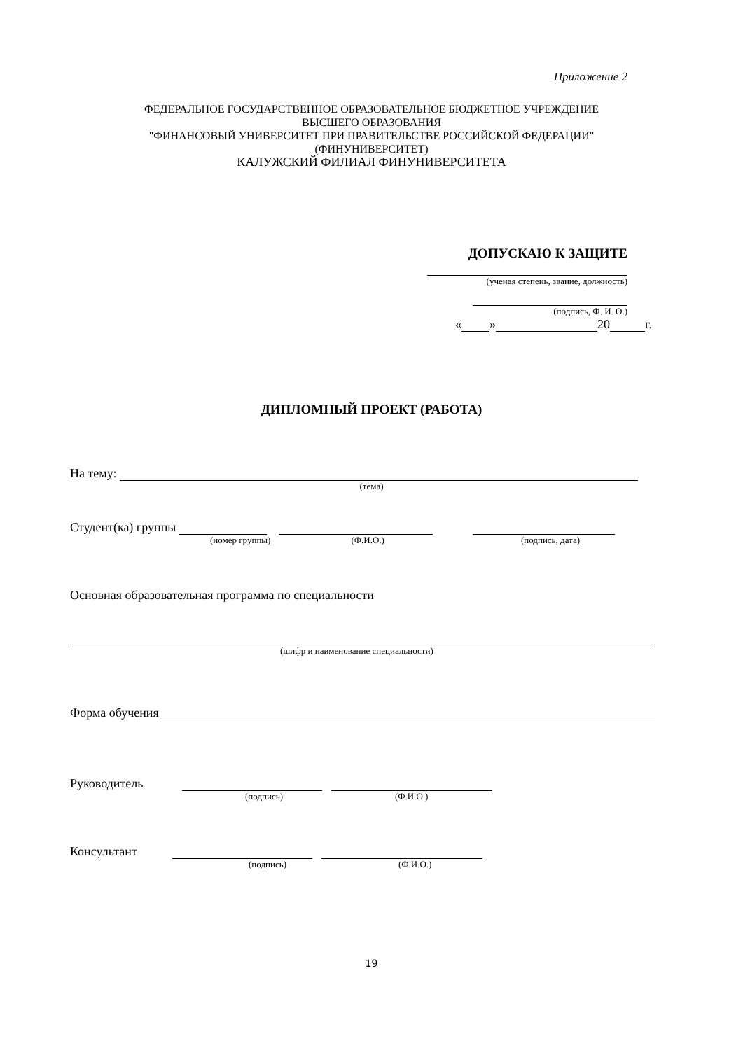Приложение 2
ФЕДЕРАЛЬНОЕ ГОСУДАРСТВЕННОЕ ОБРАЗОВАТЕЛЬНОЕ БЮДЖЕТНОЕ УЧРЕЖДЕНИЕ
ВЫСШЕГО ОБРАЗОВАНИЯ
"ФИНАНСОВЫЙ УНИВЕРСИТЕТ ПРИ ПРАВИТЕЛЬСТВЕ РОССИЙСКОЙ ФЕДЕРАЦИИ"
(ФИНУНИВЕРСИТЕТ)
КАЛУЖСКИЙ ФИЛИАЛ ФИНУНИВЕРСИТЕТА
ДОПУСКАЮ К ЗАЩИТЕ
(ученая степень, звание, должность)
(подпись, Ф. И. О.)
« » 20 г.
ДИПЛОМНЫЙ ПРОЕКТ (РАБОТА)
На тему:
(тема)
Студент(ка) группы
(номер группы) (Ф.И.О.) (подпись, дата)
Основная образовательная программа по специальности
(шифр и наименование специальности)
Форма обучения
Руководитель
(подпись) (Ф.И.О.)
Консультант
(подпись) (Ф.И.О.)
19